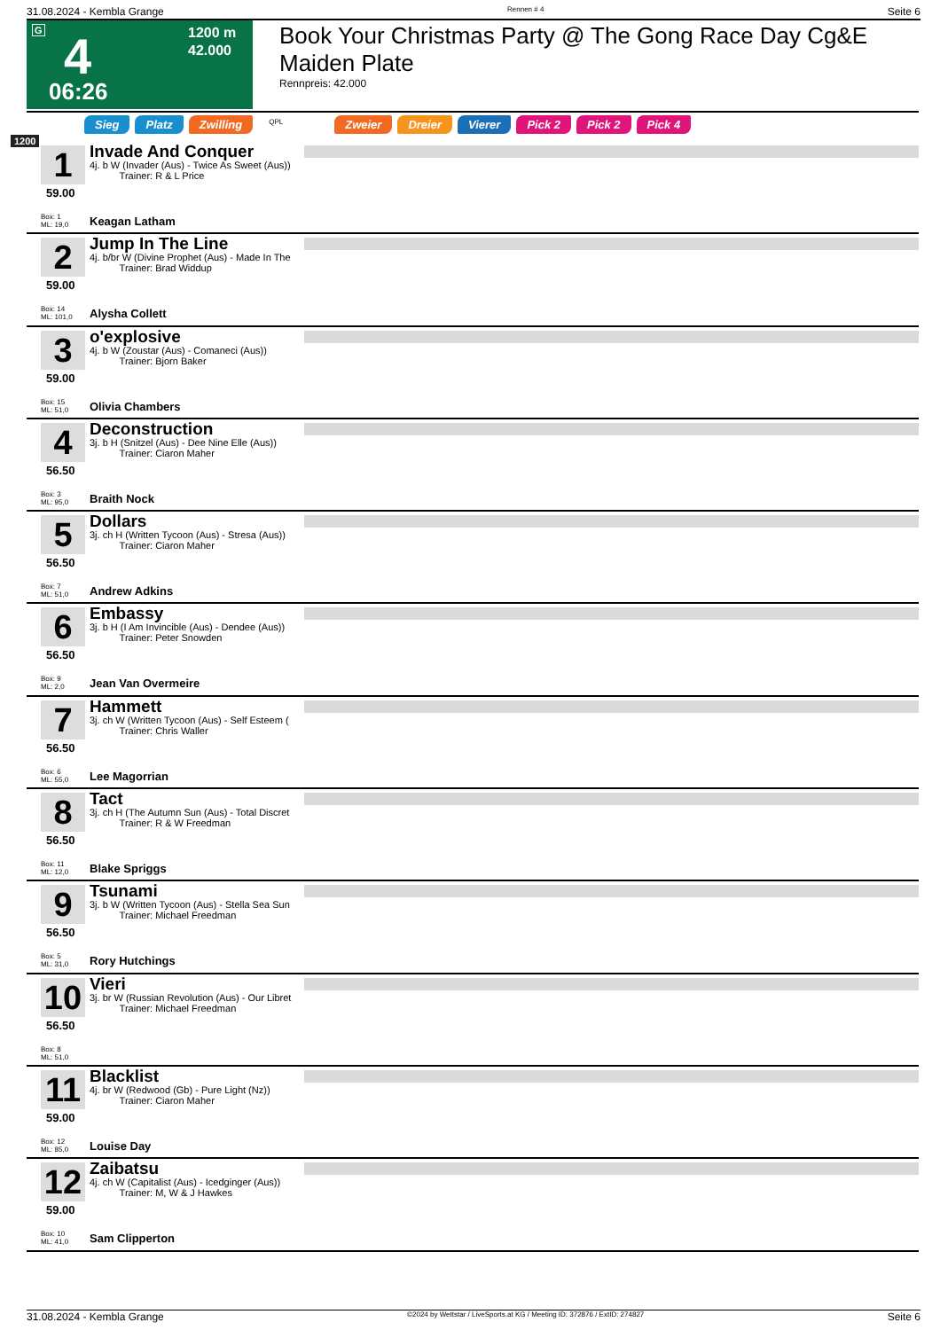31.08.2024 - Kembla Grange Rennen # 4 Seite 6
G 4
1200 m
42.000
06:26
Book Your Christmas Party @ The Gong Race Day Cg&E Maiden Plate
Rennpreis: 42.000
Sieg Platz Zwilling QPL Zweier Dreier Vierer Pick 2 Pick 2 Pick 4
1200
1
59.00
Box: 1
ML: 19,0
Invade And Conquer
4j. b W (Invader (Aus) - Twice As Sweet (Aus))
Trainer: R & L Price
Keagan Latham
2
59.00
Box: 14
ML: 101,0
Jump In The Line
4j. b/br W (Divine Prophet (Aus) - Made In The
Trainer: Brad Widdup
Alysha Collett
3
59.00
Box: 15
ML: 51,0
o'explosive
4j. b W (Zoustar (Aus) - Comaneci (Aus))
Trainer: Bjorn Baker
Olivia Chambers
4
56.50
Box: 3
ML: 95,0
Deconstruction
3j. b H (Snitzel (Aus) - Dee Nine Elle (Aus))
Trainer: Ciaron Maher
Braith Nock
5
56.50
Box: 7
ML: 51,0
Dollars
3j. ch H (Written Tycoon (Aus) - Stresa (Aus))
Trainer: Ciaron Maher
Andrew Adkins
6
56.50
Box: 9
ML: 2,0
Embassy
3j. b H (I Am Invincible (Aus) - Dendee (Aus))
Trainer: Peter Snowden
Jean Van Overmeire
7
56.50
Box: 6
ML: 55,0
Hammett
3j. ch W (Written Tycoon (Aus) - Self Esteem (
Trainer: Chris Waller
Lee Magorrian
8
56.50
Box: 11
ML: 12,0
Tact
3j. ch H (The Autumn Sun (Aus) - Total Discret
Trainer: R & W Freedman
Blake Spriggs
9
56.50
Box: 5
ML: 31,0
Tsunami
3j. b W (Written Tycoon (Aus) - Stella Sea Sun
Trainer: Michael Freedman
Rory Hutchings
10
56.50
Box: 8
ML: 51,0
Vieri
3j. br W (Russian Revolution (Aus) - Our Libret
Trainer: Michael Freedman
11
59.00
Box: 12
ML: 85,0
Blacklist
4j. br W (Redwood (Gb) - Pure Light (Nz))
Trainer: Ciaron Maher
Louise Day
12
59.00
Box: 10
ML: 41,0
Zaibatsu
4j. ch W (Capitalist (Aus) - Icedginger (Aus))
Trainer: M, W & J Hawkes
Sam Clipperton
31.08.2024 - Kembla Grange ©2024 by Wettstar / LiveSports.at KG / Meeting ID: 372876 / ExtID: 274827 Seite 6